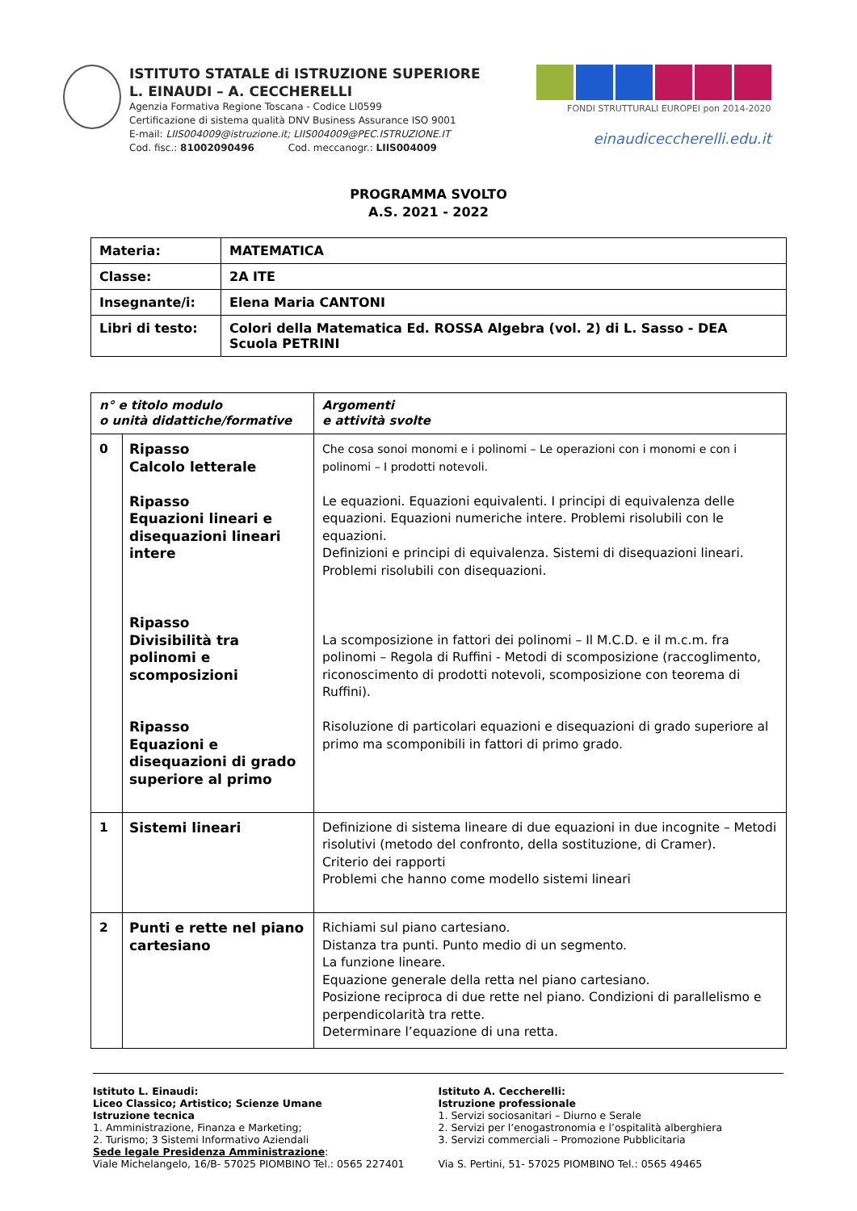ISTITUTO STATALE di ISTRUZIONE SUPERIORE
L. EINAUDI – A. CECCHERELLI
Agenzia Formativa Regione Toscana - Codice LI0599
Certificazione di sistema qualità DNV Business Assurance ISO 9001
E-mail: LIIS004009@istruzione.it; LIIS004009@PEC.ISTRUZIONE.IT
Cod. fisc.: 81002090496 Cod. meccanogr.: LIIS004009
FONDI STRUTTURALI EUROPEI pon 2014-2020
einaudiceccherelli.edu.it
PROGRAMMA SVOLTO
A.S. 2021 - 2022
| Materia: | MATEMATICA |
| Classe: | 2A ITE |
| Insegnante/i: | Elena Maria CANTONI |
| Libri di testo: | Colori della Matematica Ed. ROSSA Algebra (vol. 2) di L. Sasso - DEA Scuola PETRINI |
| n° e titolo modulo o unità didattiche/formative | | Argomenti e attività svolte |
| --- | --- | --- |
| 0 | Ripasso Calcolo letterale Ripasso Equazioni lineari e disequazioni lineari intere Ripasso Divisibilità tra polinomi e scomposizioni Ripasso Equazioni e disequazioni di grado superiore al primo | Che cosa sonoi monomi e i polinomi – Le operazioni con i monomi e con i polinomi – I prodotti notevoli. Le equazioni. Equazioni equivalenti. I principi di equivalenza delle equazioni. Equazioni numeriche intere. Problemi risolubili con le equazioni. Definizioni e principi di equivalenza. Sistemi di disequazioni lineari. Problemi risolubili con disequazioni. La scomposizione in fattori dei polinomi – Il M.C.D. e il m.c.m. fra polinomi – Regola di Ruffini - Metodi di scomposizione (raccoglimento, riconoscimento di prodotti notevoli, scomposizione con teorema di Ruffini). Risoluzione di particolari equazioni e disequazioni di grado superiore al primo ma scomponibili in fattori di primo grado. |
| 1 | Sistemi lineari | Definizione di sistema lineare di due equazioni in due incognite – Metodi risolutivi (metodo del confronto, della sostituzione, di Cramer). Criterio dei rapporti Problemi che hanno come modello sistemi lineari |
| 2 | Punti e rette nel piano cartesiano | Richiami sul piano cartesiano. Distanza tra punti. Punto medio di un segmento. La funzione lineare. Equazione generale della retta nel piano cartesiano. Posizione reciproca di due rette nel piano. Condizioni di parallelismo e perpendicolarità tra rette. Determinare l’equazione di una retta. |
Istituto L. Einaudi:
Liceo Classico; Artistico; Scienze Umane
Istruzione tecnica
1. Amministrazione, Finanza e Marketing;
2. Turismo; 3 Sistemi Informativo Aziendali
Sede legale Presidenza Amministrazione:
Viale Michelangelo, 16/B- 57025 PIOMBINO Tel.: 0565 227401
Istituto A. Ceccherelli:
Istruzione professionale
1. Servizi sociosanitari – Diurno e Serale
2. Servizi per l’enogastronomia e l’ospitalità alberghiera
3. Servizi commerciali – Promozione Pubblicitaria
Via S. Pertini, 51- 57025 PIOMBINO Tel.: 0565 49465